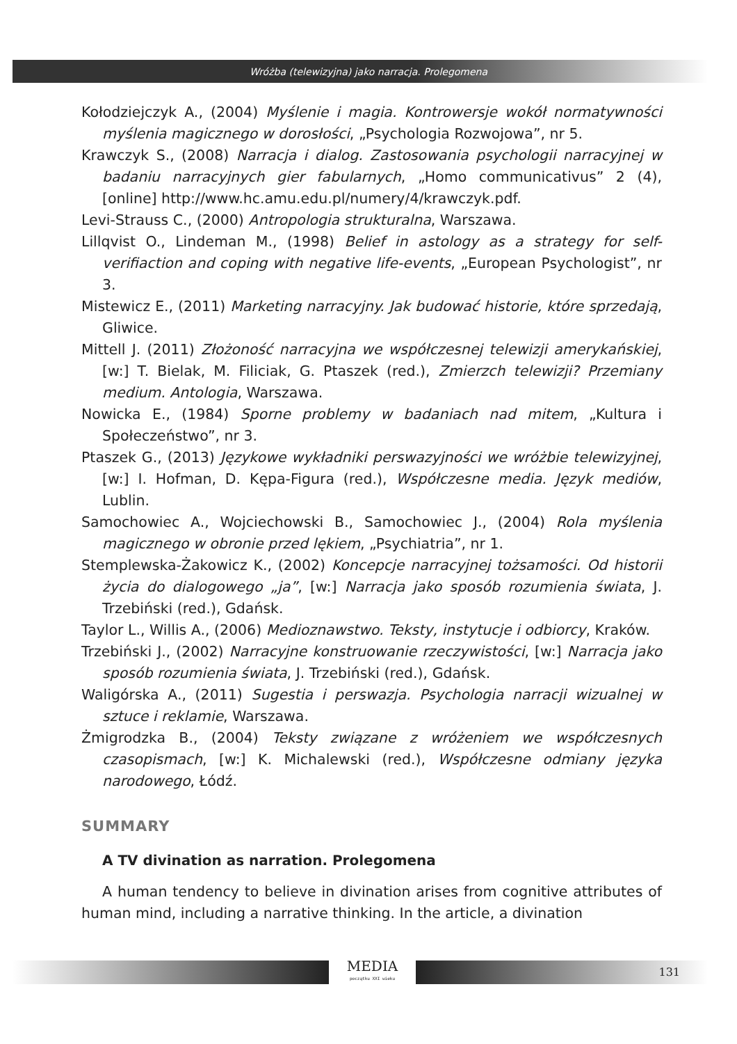Wróżba (telewizyjna) jako narracja. Prolegomena
Kołodziejczyk A., (2004) Myślenie i magia. Kontrowersje wokół normatywności myślenia magicznego w dorosłości, „Psychologia Rozwojowa”, nr 5.
Krawczyk S., (2008) Narracja i dialog. Zastosowania psychologii narracyjnej w badaniu narracyjnych gier fabularnych, „Homo communicativus” 2 (4), [online] http://www.hc.amu.edu.pl/numery/4/krawczyk.pdf.
Levi-Strauss C., (2000) Antropologia strukturalna, Warszawa.
Lillqvist O., Lindeman M., (1998) Belief in astology as a strategy for self-verifiaction and coping with negative life-events, „European Psychologist”, nr 3.
Mistewicz E., (2011) Marketing narracyjny. Jak budować historie, które sprzedają, Gliwice.
Mittell J. (2011) Złożoność narracyjna we współczesnej telewizji amerykańskiej, [w:] T. Bielak, M. Filiciak, G. Ptaszek (red.), Zmierzch telewizji? Przemiany medium. Antologia, Warszawa.
Nowicka E., (1984) Sporne problemy w badaniach nad mitem, „Kultura i Społeczeństwo”, nr 3.
Ptaszek G., (2013) Językowe wykładniki perswazyjności we wróżbie telewizyjnej, [w:] I. Hofman, D. Kępa-Figura (red.), Współczesne media. Język mediów, Lublin.
Samochowiec A., Wojciechowski B., Samochowiec J., (2004) Rola myślenia magicznego w obronie przed lękiem, „Psychiatria”, nr 1.
Stemplewska-Żakowicz K., (2002) Koncepcje narracyjnej tożsamości. Od historii życia do dialogowego „ja”, [w:] Narracja jako sposób rozumienia świata, J. Trzebiński (red.), Gdańsk.
Taylor L., Willis A., (2006) Medioznawstwo. Teksty, instytucje i odbiorcy, Kraków.
Trzebiński J., (2002) Narracyjne konstruowanie rzeczywistości, [w:] Narracja jako sposób rozumienia świata, J. Trzebiński (red.), Gdańsk.
Waligórska A., (2011) Sugestia i perswazja. Psychologia narracji wizualnej w sztuce i reklamie, Warszawa.
Żmigrodzka B., (2004) Teksty związane z wróżeniem we współczesnych czasopismach, [w:] K. Michalewski (red.), Współczesne odmiany języka narodowego, Łódź.
SUMMARY
A TV divination as narration. Prolegomena
A human tendency to believe in divination arises from cognitive attributes of human mind, including a narrative thinking. In the article, a divination
MEDIA
początku XXI wieku
131